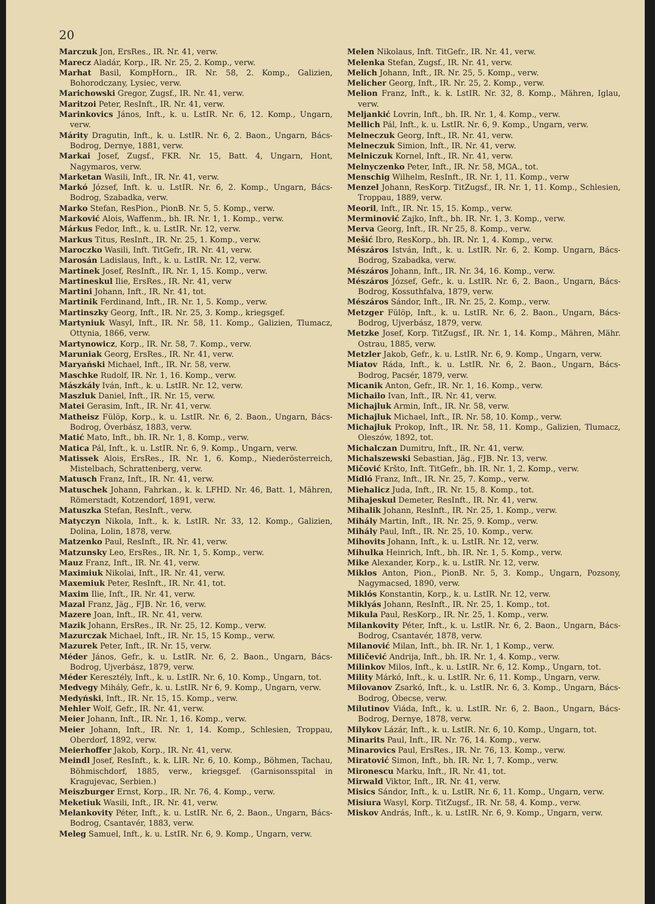20
Marczuk Jon, ErsRes., IR. Nr. 41, verw.
Marecz Aladár, Korp., IR. Nr. 25, 2. Komp., verw.
Marhat Basil, KompHorn., IR. Nr. 58, 2. Komp., Galizien, Bohorodczany, Lysiec, verw.
Marichowski Gregor, Zugsf., IR. Nr. 41, verw.
Maritzoi Peter, ResInft., IR. Nr. 41, verw.
Marinkovics János, Inft., k. u. LstIR. Nr. 6, 12. Komp., Ungarn, verw.
Márity Dragutin, Inft., k. u. LstIR. Nr. 6, 2. Baon., Ungarn, Bács-Bodrog, Dernye, 1881, verw.
Markai Josef, Zugsf., FKR. Nr. 15, Batt. 4, Ungarn, Hont, Nagymaros, verw.
Marketan Wasili, Inft., IR. Nr. 41, verw.
Markó József, Inft. k. u. LstIR. Nr. 6, 2. Komp., Ungarn, Bács-Bodrog, Szabadka, verw.
Marko Stefan, ResPion., PionB. Nr. 5, 5. Komp., verw.
Marković Alois, Waffenm., bh. IR. Nr. 1, 1. Komp., verw.
Márkus Fedor, Inft., k. u. LstIR. Nr. 12, verw.
Markus Titus, ResInft., IR. Nr. 25, 1. Komp., verw.
Maroczko Wasili, Inft. TitGefr., IR. Nr. 41, verw.
Marosán Ladislaus, Inft., k. u. LstIR. Nr. 12, verw.
Martinek Josef, ResInft., IR. Nr. 1, 15. Komp., verw.
Martineskul Ilie, ErsRes., IR. Nr. 41, verw
Martini Johann, Inft., IR. Nr. 41, tot.
Martinik Ferdinand, Inft., IR. Nr. 1, 5. Komp., verw.
Martinszky Georg, Inft., IR. Nr. 25, 3. Komp., kriegsgef.
Martyniuk Wasyl, Inft., IR. Nr. 58, 11. Komp., Galizien, Tlumacz, Ottynia, 1866, verw.
Martynowicz, Korp., IR. Nr. 58, 7. Komp., verw.
Maruniak Georg, ErsRes., IR. Nr. 41, verw.
Maryański Michael, Inft., IR. Nr. 58, verw.
Maschke Rudolf, IR. Nr. 1, 16. Komp., verw.
Mászkály Iván, Inft., k. u. LstIR. Nr. 12, verw.
Maszluk Daniel, Inft., IR. Nr. 15, verw.
Matei Gerasim, Inft., IR. Nr. 41, verw.
Matheisz Fülöp, Korp., k. u. LstIR. Nr. 6, 2. Baon., Ungarn, Bács-Bodrog, Óverbász, 1883, verw.
Matić Mato, Inft., bh. IR. Nr. 1, 8. Komp., verw.
Matica Pál, Inft., k. u. LstIR. Nr. 6, 9. Komp., Ungarn, verw.
Matissek Alois, ErsRes., IR. Nr. 1, 6. Komp., Niederösterreich, Mistelbach, Schrattenberg, verw.
Matusch Franz, Inft., IR. Nr. 41, verw.
Matuschek Johann, Fahrkan., k. k. LFHD. Nr. 46, Batt. 1, Mähren, Römerstadt, Kotzendorf, 1891, verw.
Matuszka Stefan, ResInft., verw.
Matyczyn Nikola, Inft., k. k. LstIR. Nr. 33, 12. Komp., Galizien, Dolina, Lolin, 1878, verw.
Matzenko Paul, ResInft., IR. Nr. 41, verw.
Matzunsky Leo, ErsRes., IR. Nr. 1, 5. Komp., verw.
Mauz Franz, Inft., IR. Nr. 41, verw.
Maximiuk Nikolai, Inft., IR. Nr. 41, verw.
Maxemiuk Peter, ResInft., IR. Nr. 41, tot.
Maxim Ilie, Inft., IR. Nr. 41, verw.
Mazal Franz, Jäg., FJB. Nr. 16, verw.
Mazere Joan, Inft., IR. Nr. 41, verw.
Mazik Johann, ErsRes., IR. Nr. 25, 12. Komp., verw.
Mazurczak Michael, Inft., IR. Nr. 15, 15 Komp., verw.
Mazurek Peter, Inft., IR. Nr. 15, verw.
Méder János, Gefr., k. u. LstIR. Nr. 6, 2. Baon., Ungarn, Bács-Bodrog, Ujverbász, 1879, verw.
Méder Keresztély, Inft., k. u. LstIR. Nr. 6, 10. Komp., Ungarn, tot.
Medvegy Mihály, Gefr., k. u. LstIR. Nr 6, 9. Komp., Ungarn, verw.
Medyński, Inft., IR. Nr. 15, 15. Komp., verw.
Mehler Wolf, Gefr., IR. Nr. 41, verw.
Meier Johann, Inft., IR. Nr. 1, 16. Komp., verw.
Meier Johann, Inft., IR. Nr. 1, 14. Komp., Schlesien, Troppau, Oberdorf, 1892, verw.
Meierhoffer Jakob, Korp., IR. Nr. 41, verw.
Meindl Josef, ResInft., k. k. LIR. Nr. 6, 10. Komp., Böhmen, Tachau, Böhmischdorf, 1885, verw., kriegsgef. (Garnisonsspital in Kragujevac, Serbien.)
Meiszburger Ernst, Korp., IR. Nr. 76, 4. Komp., verw.
Meketiuk Wasili, Inft., IR. Nr. 41, verw.
Melankovity Péter, Inft., k. u. LstIR. Nr. 6, 2. Baon., Ungarn, Bács-Bodrog, Csantavér, 1883, verw.
Meleg Samuel, Inft., k. u. LstIR. Nr. 6, 9. Komp., Ungarn, verw.
Melen Nikolaus, Inft. TitGefr., IR. Nr. 41, verw.
Melenka Stefan, Zugsf., IR. Nr. 41, verw.
Melich Johann, Inft., IR. Nr. 25, 5. Komp., verw.
Melicher Georg, Inft., IR. Nr. 25, 2. Komp., verw.
Melion Franz, Inft., k. k. LstIR. Nr. 32, 8. Komp., Mähren, Iglau, verw.
Meljankić Lovrin, Inft., bh. IR. Nr. 1, 4. Komp., verw.
Mellich Pál, Inft., k. u. LstIR. Nr. 6, 9. Komp., Ungarn, verw.
Melneczuk Georg, Inft., IR. Nr. 41, verw.
Melneczuk Simion, Inft., IR. Nr. 41, verw.
Melniczuk Kornel, Inft., IR. Nr. 41, verw.
Melnyczenko Peter, Inft., IR. Nr. 58, MGA., tot.
Menschig Wilhelm, ResInft., IR. Nr. 1, 11. Komp., verw
Menzel Johann, ResKorp. TitZugsf., IR. Nr. 1, 11. Komp., Schlesien, Troppau, 1889, verw.
Meoril, Inft., IR. Nr. 15, 15. Komp., verw.
Merminović Zajko, Inft., bh. IR. Nr. 1, 3. Komp., verw.
Merva Georg, Inft., IR. Nr 25, 8. Komp., verw.
Mešić Ibro, ResKorp., bh. IR. Nr. 1, 4. Komp., verw.
Mészáros István, Inft., k. u. LstIR. Nr. 6, 2. Komp. Ungarn, Bács-Bodrog, Szabadka, verw.
Mészáros Johann, Inft., IR. Nr. 34, 16. Komp., verw.
Mészáros József, Gefr., k. u. LstIR. Nr. 6, 2. Baon., Ungarn, Bács-Bodrog, Kossuthfalva, 1879, verw.
Mészáros Sándor, Inft., IR. Nr. 25, 2. Komp., verw.
Metzger Fülöp, Inft., k. u. LstIR. Nr. 6, 2. Baon., Ungarn, Bács-Bodrog, Ujverbász, 1879, verw.
Metzke Josef, Korp. TitZugsf., IR. Nr. 1, 14. Komp., Mähren, Mähr. Ostrau, 1885, verw.
Metzler Jakob, Gefr., k. u. LstIR. Nr. 6, 9. Komp., Ungarn, verw.
Miatov Ráda, Inft., k. u. LstIR. Nr. 6, 2. Baon., Ungarn, Bács-Bodrog, Pacsér, 1879, verw.
Micanik Anton, Gefr., IR. Nr. 1, 16. Komp., verw.
Michailo Ivan, Inft., IR. Nr. 41, verw.
Michajluk Armin, Inft., IR. Nr. 58, verw.
Michajluk Michael, Inft., IR. Nr. 58, 10. Komp., verw.
Michajluk Prokop, Inft., IR. Nr. 58, 11. Komp., Galizien, Tlumacz, Oleszów, 1892, tot.
Michalczan Dumitru, Inft., IR. Nr. 41, verw.
Michalszewski Sebastian, Jäg., FJB. Nr. 13, verw.
Mičović Kršto, Inft. TitGefr., bh. IR. Nr. 1, 2. Komp., verw.
Midló Franz, Inft., IR. Nr. 25, 7. Komp., verw.
Miehalicz Juda, Inft., IR. Nr. 15, 8. Komp., tot.
Mihajeskul Demeter, ResInft., IR. Nr. 41, verw.
Mihalik Johann, ResInft., IR. Nr. 25, 1. Komp., verw.
Mihály Martin, Inft., IR. Nr. 25, 9. Komp., verw.
Mihály Paul, Inft., IR. Nr. 25, 10. Komp., verw.
Mihovits Johann, Inft., k. u. LstIR. Nr. 12, verw.
Mihulka Heinrich, Inft., bh. IR. Nr. 1, 5. Komp., verw.
Mike Alexander, Korp., k. u. LstIR. Nr. 12, verw.
Miklos Anton, Pion., PionB. Nr. 5, 3. Komp., Ungarn, Pozsony, Nagymacsed, 1890, verw.
Miklós Konstantin, Korp., k. u. LstIR. Nr. 12, verw.
Miklyás Johann, ResInft., IR. Nr. 25, 1. Komp., tot.
Mikula Paul, ResKorp., IR. Nr. 25, 1. Komp., verw.
Milankovity Péter, Inft., k. u. LstIR. Nr. 6, 2. Baon., Ungarn, Bács-Bodrog, Csantavér, 1878, verw.
Milanović Milan, Inft., bh. IR. Nr. 1, 1 Komp., verw.
Miličević Andrija, Inft., bh. IR. Nr. 1, 4. Komp., verw.
Milinkov Milos, Inft., k. u. LstIR. Nr. 6, 12. Komp., Ungarn, tot.
Mility Márkó, Inft., k. u. LstIR. Nr. 6, 11. Komp., Ungarn, verw.
Milovanov Zsarkó, Inft., k. u. LstIR. Nr. 6, 3. Komp., Ungarn, Bács-Bodrog, Óbecse, verw.
Milutinov Viáda, Inft., k. u. LstIR. Nr. 6, 2. Baon., Ungarn, Bács-Bodrog, Dernye, 1878, verw.
Milykov Lázár, Inft., k. u. LstIR. Nr. 6, 10. Komp., Ungarn, tot.
Minarits Paul, Inft., IR. Nr. 76, 14. Komp., verw.
Minarovics Paul, ErsRes., IR. Nr. 76, 13. Komp., verw.
Miratović Simon, Inft., bh. IR. Nr. 1, 7. Komp., verw.
Mironescu Marku, Inft., IR. Nr. 41, tot.
Mirwald Viktor, Inft., IR. Nr. 41, verw.
Misics Sándor, Inft., k. u. LstIR. Nr. 6, 11. Komp., Ungarn, verw.
Misiura Wasyl, Korp. TitZugsf., IR. Nr. 58, 4. Komp., verw.
Miskov András, Inft., k. u. LstIR. Nr. 6, 9. Komp., Ungarn, verw.